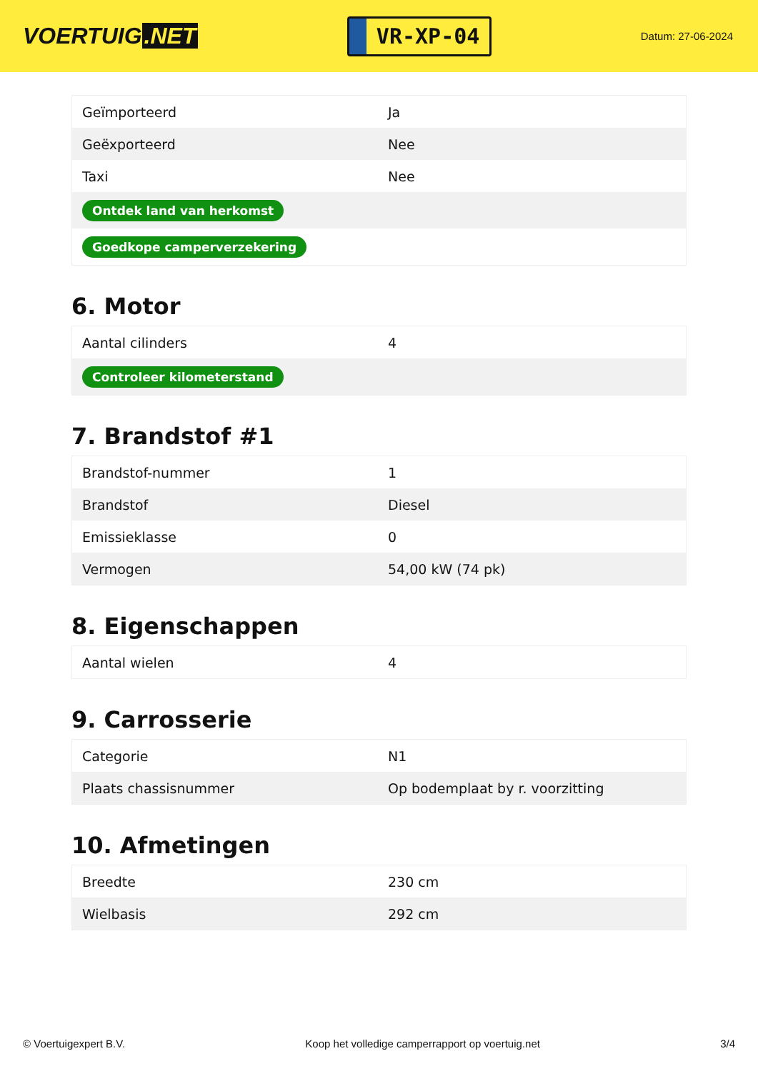VOERTUIG.NET
VR-XP-04
Datum: 27-06-2024
| Geïmporteerd | Ja |
| Geëxporteerd | Nee |
| Taxi | Nee |
| Ontdek land van herkomst | |
| Goedkope camperverzekering | |
6. Motor
| Aantal cilinders | 4 |
| Controleer kilometerstand | |
7. Brandstof #1
| Brandstof-nummer | 1 |
| Brandstof | Diesel |
| Emissieklasse | 0 |
| Vermogen | 54,00 kW (74 pk) |
8. Eigenschappen
| Aantal wielen | 4 |
9. Carrosserie
| Categorie | N1 |
| Plaats chassisnummer | Op bodemplaat by r. voorzitting |
10. Afmetingen
| Breedte | 230 cm |
| Wielbasis | 292 cm |
© Voertuigexpert B.V. Koop het volledige camperrapport op voertuig.net 3/4